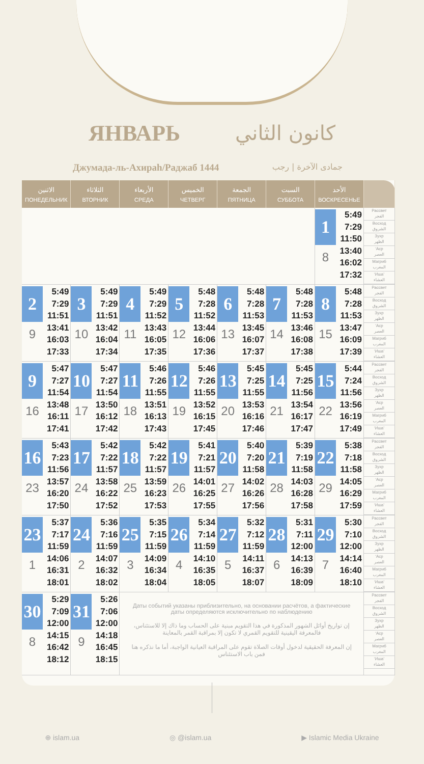ЯНВАРЬ كانون الثاني
Джумада-ль-Ахирah/Раджаб 1444
جمادى الآخرة | رجب
| الاثنين ПОНЕДЕЛЬНИК | الثلاثاء ВТОРНИК | الأربعاء СРЕДА | الخميس ЧЕТВЕРГ | الجمعة ПЯТНИЦА | السبت СУББОТА | الأحد ВОСКРЕСЕНЬЕ | |
| --- | --- | --- | --- | --- | --- | --- | --- |
| | | | | | | 1 8 5:49 7:29 11:50 13:40 16:02 17:32 | Рассвет الفجر Восход الشروق Зухр الظهر ‘Аср العصر Магриб المغرب ‘Иша’ العشاء |
| 2 9 5:49 7:29 11:51 13:41 16:03 17:33 | 3 10 5:49 7:29 11:51 13:42 16:04 17:34 | 4 11 5:49 7:29 11:52 13:43 16:05 17:35 | 5 12 5:48 7:28 11:52 13:44 16:06 17:36 | 6 13 5:48 7:28 11:53 13:45 16:07 17:37 | 7 14 5:48 7:28 11:53 13:46 16:08 17:38 | 8 15 5:48 7:28 11:53 13:47 16:09 17:39 | Рассвет الفجر Восход الشروق Зухр الظهر ‘Аср العصر Магриб المغرب ‘Иша’ العشاء |
| 9 16 5:47 7:27 11:54 13:48 16:11 17:41 | 10 17 5:47 7:27 11:54 13:50 16:12 17:42 | 11 18 5:46 7:26 11:55 13:51 16:13 17:43 | 12 19 5:46 7:26 11:55 13:52 16:15 17:45 | 13 20 5:45 7:25 11:55 13:53 16:16 17:46 | 14 21 5:45 7:25 11:56 13:54 16:17 17:47 | 15 22 5:44 7:24 11:56 13:56 16:19 17:49 | Рассвет الفجر Восход الشروق Зухр الظهر ‘Аср العصر Магриб المغرب ‘Иша’ العشاء |
| 16 23 5:43 7:23 11:56 13:57 16:20 17:50 | 17 24 5:42 7:22 11:57 13:58 16:22 17:52 | 18 25 5:42 7:22 11:57 13:59 16:23 17:53 | 19 26 5:41 7:21 11:57 14:01 16:25 17:55 | 20 27 5:40 7:20 11:58 14:02 16:26 17:56 | 21 28 5:39 7:19 11:58 14:03 16:28 17:58 | 22 29 5:38 7:18 11:58 14:05 16:29 17:59 | Рассвет الفجر Восход الشروق Зухр الظهر ‘Аср العصر Магриб المغرب ‘Иша’ العشاء |
| 23 1 5:37 7:17 11:59 14:06 16:31 18:01 | 24 2 5:36 7:16 11:59 14:07 16:32 18:02 | 25 3 5:35 7:15 11:59 14:09 16:34 18:04 | 26 4 5:34 7:14 11:59 14:10 16:35 18:05 | 27 5 5:32 7:12 11:59 14:11 16:37 18:07 | 28 6 5:31 7:11 12:00 14:13 16:39 18:09 | 29 7 5:30 7:10 12:00 14:14 16:40 18:10 | Рассвет الفجر Восход الشروق Зухр الظهر ‘Аср العصر Магриб المغرب ‘Иша’ العشاء |
| 30 8 5:29 7:09 12:00 14:15 16:42 18:12 | 31 9 5:26 7:06 12:00 14:18 16:45 18:15 | Даты событий указаны приблизительно, на основании расчётов, а фактические даты определяются исключительно по наблюдению إن تواريخ أوائل الشهور المذكورة في هذا التقويم مبنية على الحساب وما ذاك إلا للاستئناس، فالمعرفة اليقينية للتقويم القمري لا تكون إلا بمراقبة القمر بالمعاينة إن المعرفة الحقيقية لدخول أوقات الصلاة تقوم على المراقبة العيانية الواجبة، أما ما نذكره هنا فمن باب الاستئناس | | | | | Рассвет الفجر Восход الشروق Зухр الظهر ‘Аср العصر Магриб المغرب ‘Иша’ العشاء |
⊕ islam.ua ◎ @islam.ua ▶ Islamic Media Ukraine